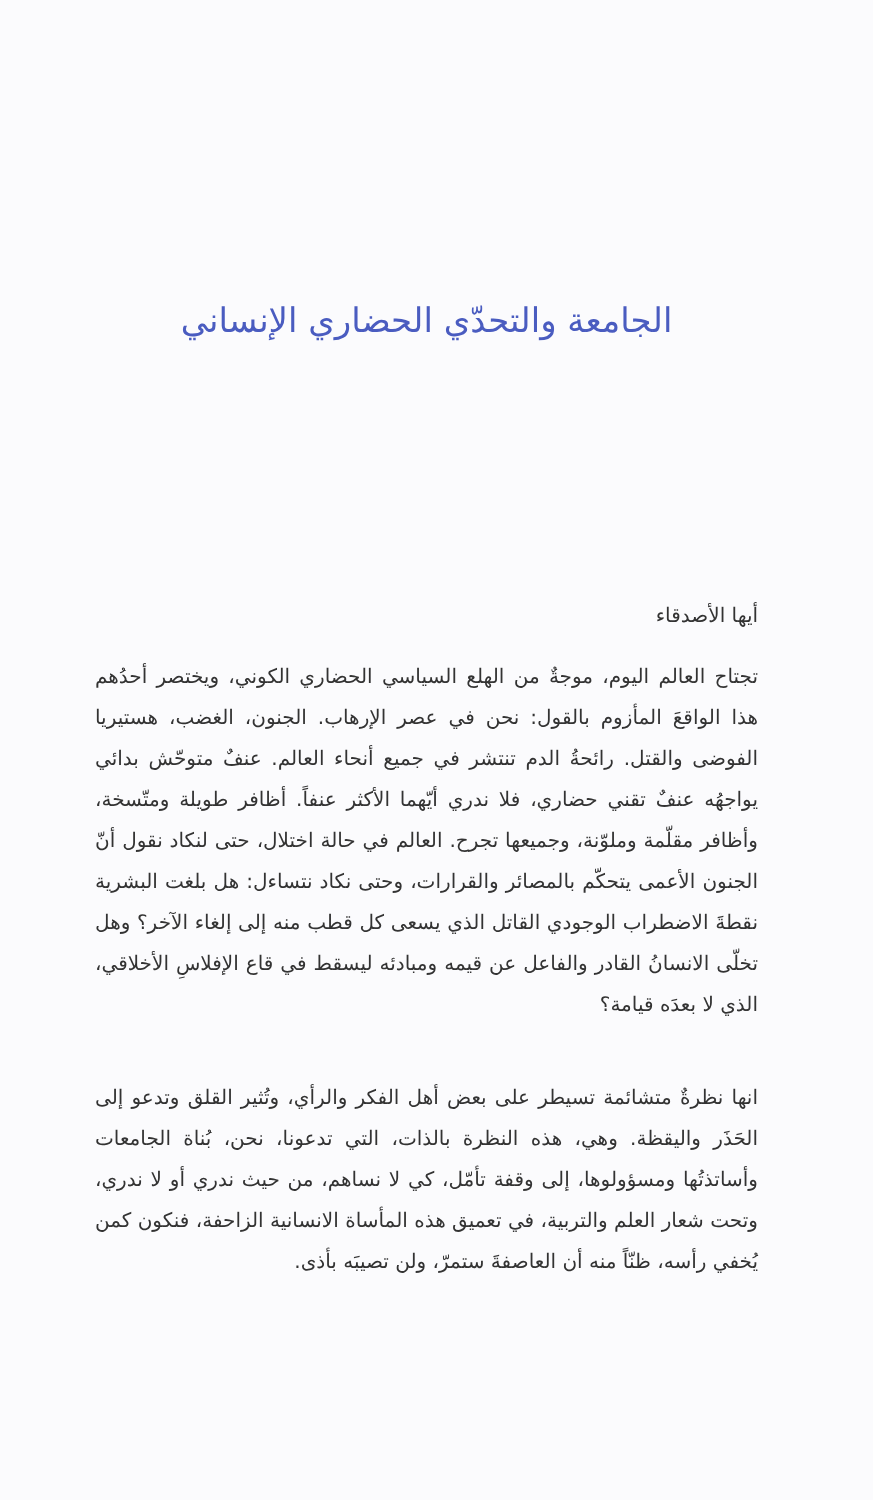الجامعة والتحدّي الحضاري الإنساني
أيها الأصدقاء
تجتاح العالم اليوم، موجةٌ من الهلع السياسي الحضاري الكوني، ويختصر أحدُهم هذا الواقعَ المأزوم بالقول: نحن في عصر الإرهاب. الجنون، الغضب، هستيريا الفوضى والقتل. رائحةُ الدم تنتشر في جميع أنحاء العالم. عنفٌ متوحّش بدائي يواجهُه عنفٌ تقني حضاري، فلا ندري أيّهما الأكثر عنفاً. أظافر طويلة ومتّسخة، وأظافر مقلّمة وملوّنة، وجميعها تجرح. العالم في حالة اختلال، حتى لنكاد نقول أنّ الجنون الأعمى يتحكّم بالمصائر والقرارات، وحتى نكاد نتساءل: هل بلغت البشرية نقطةَ الاضطراب الوجودي القاتل الذي يسعى كل قطب منه إلى إلغاء الآخر؟ وهل تخلّى الانسانُ القادر والفاعل عن قيمه ومبادئه ليسقط في قاع الإفلاسِ الأخلاقي، الذي لا بعدَه قيامة؟
انها نظرةٌ متشائمة تسيطر على بعض أهل الفكر والرأي، وتُثير القلق وتدعو إلى الحَذَر واليقظة. وهي، هذه النظرة بالذات، التي تدعونا، نحن، بُناة الجامعات وأساتذتُها ومسؤولوها، إلى وقفة تأمّل، كي لا نساهم، من حيث ندري أو لا ندري، وتحت شعار العلم والتربية، في تعميق هذه المأساة الانسانية الزاحفة، فنكون كمن يُخفي رأسه، ظنّاً منه أن العاصفةَ ستمرّ، ولن تصيبَه بأذى.